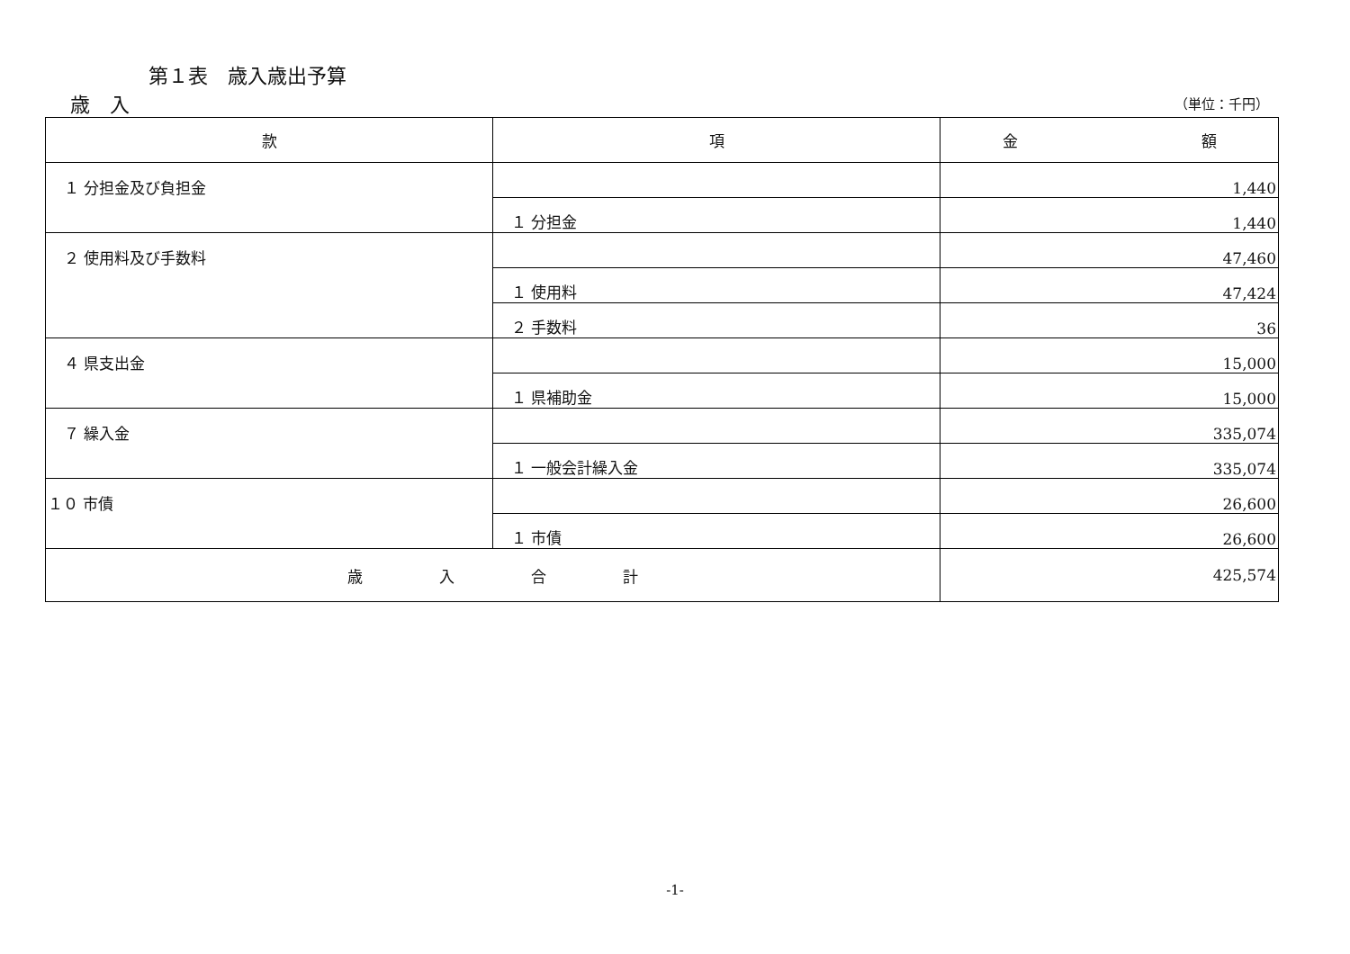第１表　歳入歳出予算
歳　入 （単位：千円）
| 款 | 項 | 金 額 |
| --- | --- | --- |
| １ 分担金及び負担金 | | 1,440 |
| | １ 分担金 | 1,440 |
| ２ 使用料及び手数料 | | 47,460 |
| | １ 使用料 | 47,424 |
| | ２ 手数料 | 36 |
| ４ 県支出金 | | 15,000 |
| | １ 県補助金 | 15,000 |
| ７ 繰入金 | | 335,074 |
| | １ 一般会計繰入金 | 335,074 |
| １０ 市債 | | 26,600 |
| | １ 市債 | 26,600 |
| 歳 入 合 計 | | 425,574 |
-1-